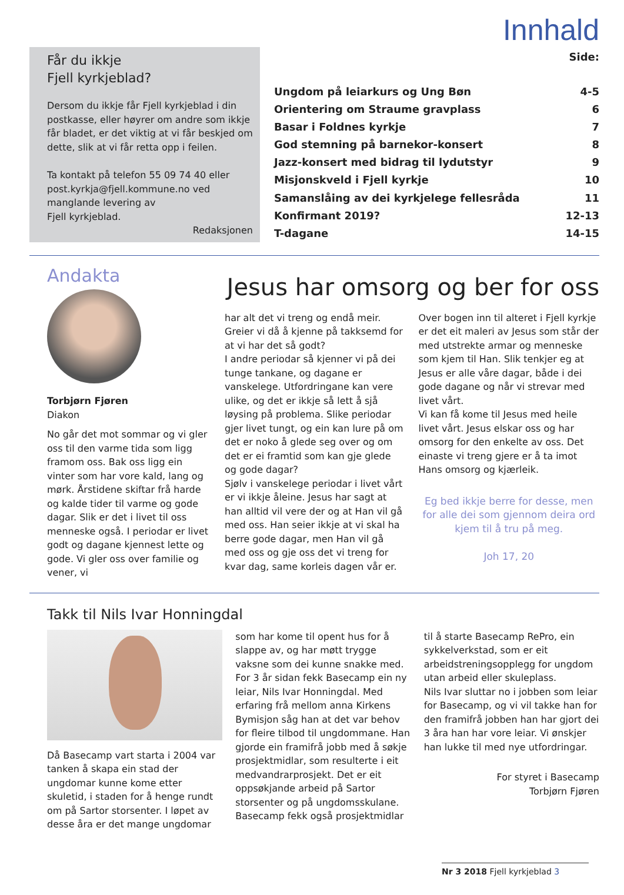Innhald
Får du ikkje
Fjell kyrkjeblad?
Dersom du ikkje får Fjell kyrkjeblad i din postkasse, eller høyrer om andre som ikkje får bladet, er det viktig at vi får beskjed om dette, slik at vi får retta opp i feilen.
Ta kontakt på telefon 55 09 74 40 eller post.kyrkja@fjell.kommune.no ved manglande levering av
Fjell kyrkjeblad.
Redaksjonen
| | Side: |
| Ungdom på leiarkurs og Ung Bøn | 4-5 |
| Orientering om Straume gravplass | 6 |
| Basar i Foldnes kyrkje | 7 |
| God stemning på barnekor-konsert | 8 |
| Jazz-konsert med bidrag til lydutstyr | 9 |
| Misjonskveld i Fjell kyrkje | 10 |
| Samanslåing av dei kyrkjelege fellesråda | 11 |
| Konfirmant 2019? | 12-13 |
| T-dagane | 14-15 |
Andakta
Torbjørn Fjøren
Diakon
No går det mot sommar og vi gler oss til den varme tida som ligg framom oss. Bak oss ligg ein vinter som har vore kald, lang og mørk. Årstidene skiftar frå harde og kalde tider til varme og gode dagar. Slik er det i livet til oss menneske også. I periodar er livet godt og dagane kjennest lette og gode. Vi gler oss over familie og vener, vi
Jesus har omsorg og ber for oss
har alt det vi treng og endå meir. Greier vi då å kjenne på takksemd for at vi har det så godt?
I andre periodar så kjenner vi på dei tunge tankane, og dagane er vanskelege. Utfordringane kan vere ulike, og det er ikkje så lett å sjå løysing på problema. Slike periodar gjer livet tungt, og ein kan lure på om det er noko å glede seg over og om det er ei framtid som kan gje glede og gode dagar?
Sjølv i vanskelege periodar i livet vårt er vi ikkje åleine. Jesus har sagt at han alltid vil vere der og at Han vil gå med oss. Han seier ikkje at vi skal ha berre gode dagar, men Han vil gå med oss og gje oss det vi treng for kvar dag, same korleis dagen vår er.
Over bogen inn til alteret i Fjell kyrkje er det eit maleri av Jesus som står der med utstrekte armar og menneske som kjem til Han. Slik tenkjer eg at Jesus er alle våre dagar, både i dei gode dagane og når vi strevar med livet vårt.
Vi kan få kome til Jesus med heile livet vårt. Jesus elskar oss og har omsorg for den enkelte av oss. Det einaste vi treng gjere er å ta imot Hans omsorg og kjærleik.
Eg bed ikkje berre for desse, men for alle dei som gjennom deira ord kjem til å tru på meg.
Joh 17, 20
Takk til Nils Ivar Honningdal
Då Basecamp vart starta i 2004 var tanken å skapa ein stad der ungdomar kunne kome etter skuletid, i staden for å henge rundt om på Sartor storsenter. I løpet av desse åra er det mange ungdomar
som har kome til opent hus for å slappe av, og har møtt trygge vaksne som dei kunne snakke med. For 3 år sidan fekk Basecamp ein ny leiar, Nils Ivar Honningdal. Med erfaring frå mellom anna Kirkens Bymisjon såg han at det var behov for fleire tilbod til ungdommane. Han gjorde ein framifrå jobb med å søkje prosjektmidlar, som resulterte i eit medvandrarprosjekt. Det er eit oppsøkjande arbeid på Sartor storsenter og på ungdomsskulane. Basecamp fekk også prosjektmidlar
til å starte Basecamp RePro, ein sykkelverkstad, som er eit arbeidstreningsopplegg for ungdom utan arbeid eller skuleplass.
Nils Ivar sluttar no i jobben som leiar for Basecamp, og vi vil takke han for den framifrå jobben han har gjort dei 3 åra han har vore leiar. Vi ønskjer han lukke til med nye utfordringar.
For styret i Basecamp
Torbjørn Fjøren
Nr 3 2018 Fjell kyrkjeblad 3